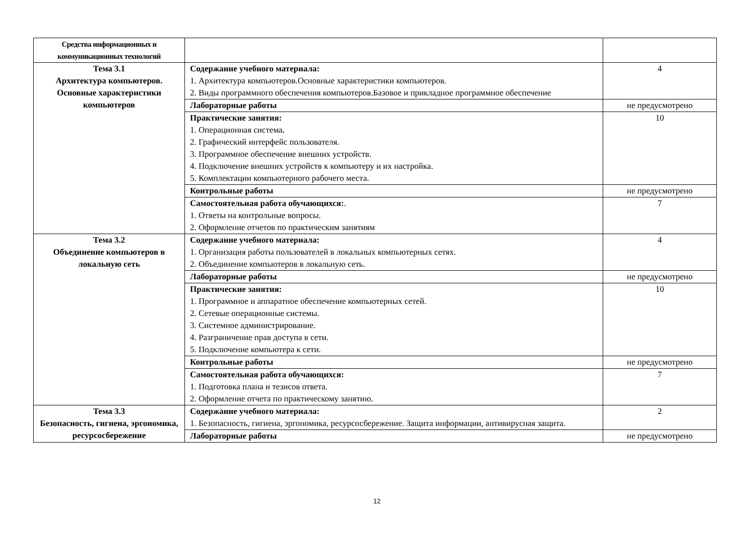| Средства информационных и коммуникационных технологий | | |
| Тема 3.1 Архитектура компьютеров. Основные характеристики компьютеров | Содержание учебного материала: 1. Архитектура компьютеров.Основные характеристики компьютеров. 2. Виды программного обеспечения компьютеров.Базовое и прикладное программное обеспечение | 4 |
| | Лабораторные работы | не предусмотрено |
| | Практические занятия: 1. Операционная система . 2. Графический интерфейс пользователя. 3. Программное обеспечение внешних устройств. 4. Подключение внешних устройств к компьютеру и их настройка. 5. Комплектации компьютерного рабочего места. | 10 |
| | Контрольные работы | не предусмотрено |
| | Самостоятельная работа обучающихся: . 1. Ответы на контрольные вопросы. 2. Оформление отчетов по практическим занятиям | 7 |
| Тема 3.2 Объединение компьютеров в локальную сеть | Содержание учебного материала: 1. Организация работы пользователей в локальных компьютерных сетях. 2. Объединение компьютеров в локальную сеть. | 4 |
| | Лабораторные работы | не предусмотрено |
| | Практические занятия: 1. Программное и аппаратное обеспечение компьютерных сетей. 2. Сетевые операционные системы. 3. Системное администрирование. 4. Разграничение прав доступа в сети. 5. Подключение компьютера к сети. | 10 |
| | Контрольные работы | не предусмотрено |
| | Самостоятельная работа обучающихся: 1. Подготовка плана и тезисов ответа. 2. Оформление отчета по практическому занятию. | 7 |
| Тема 3.3 Безопасность, гигиена, эргономика, ресурсосбережение | Содержание учебного материала: 1. Безопасность, гигиена, эргономика, ресурсосбережение. Защита информации, антивирусная защита. | 2 |
| | Лабораторные работы | не предусмотрено |
12